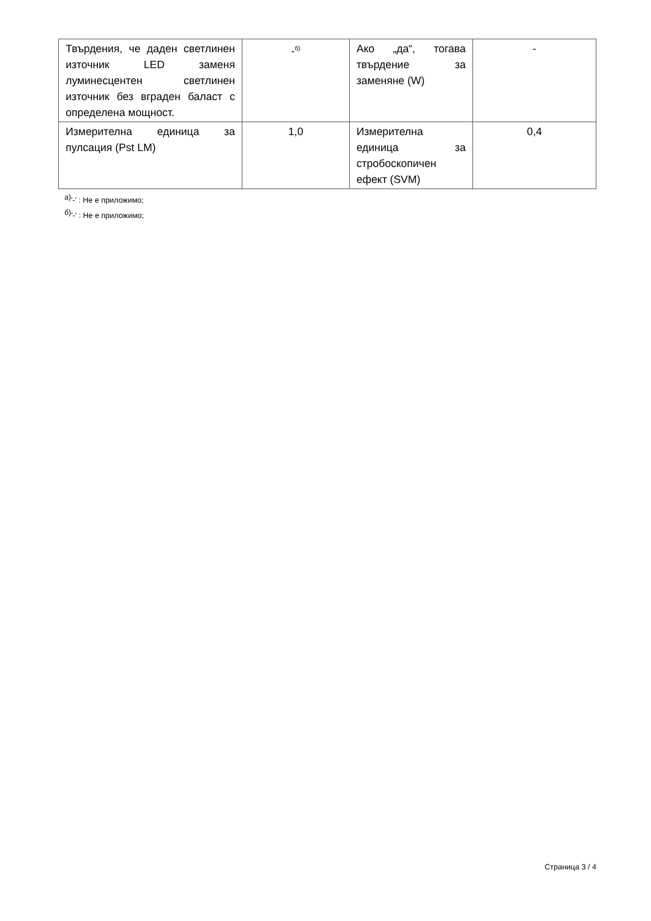| Твърдения, че даден светлинен източник LED заменя луминесцентен светлинен източник без вграден баласт с определена мощност. | -<sup>б)</sup> | Ако „да“, тогава твърдение за заменяне (W) | - |
| Измерителна единица за пулсация (Pst LM) | 1,0 | Измерителна единица за стробоскопичен ефект (SVM) | 0,4 |
<sup>а)</sup>'-' : Не е приложимо;
<sup>б)</sup>'-' : Не е приложимо;
Страница 3 / 4